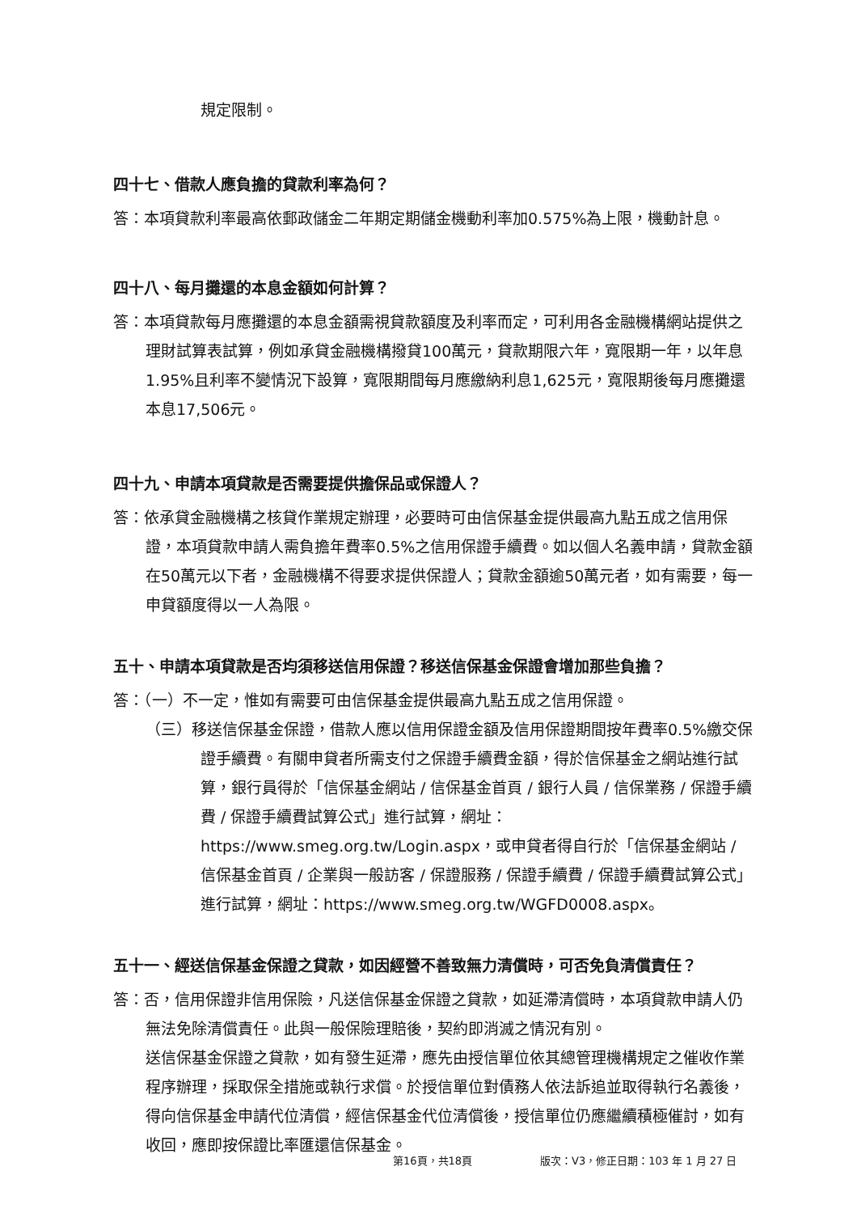規定限制。
四十七、借款人應負擔的貸款利率為何？
答：本項貸款利率最高依郵政儲金二年期定期儲金機動利率加0.575%為上限，機動計息。
四十八、每月攤還的本息金額如何計算？
答：本項貸款每月應攤還的本息金額需視貸款額度及利率而定，可利用各金融機構網站提供之理財試算表試算，例如承貸金融機構撥貸100萬元，貸款期限六年，寬限期一年，以年息1.95%且利率不變情況下設算，寬限期間每月應繳納利息1,625元，寬限期後每月應攤還本息17,506元。
四十九、申請本項貸款是否需要提供擔保品或保證人？
答：依承貸金融機構之核貸作業規定辦理，必要時可由信保基金提供最高九點五成之信用保證，本項貸款申請人需負擔年費率0.5%之信用保證手續費。如以個人名義申請，貸款金額在50萬元以下者，金融機構不得要求提供保證人；貸款金額逾50萬元者，如有需要，每一申貸額度得以一人為限。
五十、申請本項貸款是否均須移送信用保證？移送信保基金保證會增加那些負擔？
答：（一）不一定，惟如有需要可由信保基金提供最高九點五成之信用保證。
（三）移送信保基金保證，借款人應以信用保證金額及信用保證期間按年費率0.5%繳交保證手續費。有關申貸者所需支付之保證手續費金額，得於信保基金之網站進行試算，銀行員得於「信保基金網站 / 信保基金首頁 / 銀行人員 / 信保業務 / 保證手續費 / 保證手續費試算公式」進行試算，網址：https://www.smeg.org.tw/Login.aspx，或申貸者得自行於「信保基金網站 / 信保基金首頁 / 企業與一般訪客 / 保證服務 / 保證手續費 / 保證手續費試算公式」進行試算，網址：https://www.smeg.org.tw/WGFD0008.aspx。
五十一、經送信保基金保證之貸款，如因經營不善致無力清償時，可否免負清償責任？
答：否，信用保證非信用保險，凡送信保基金保證之貸款，如延滯清償時，本項貸款申請人仍無法免除清償責任。此與一般保險理賠後，契約即消滅之情況有別。
送信保基金保證之貸款，如有發生延滯，應先由授信單位依其總管理機構規定之催收作業程序辦理，採取保全措施或執行求償。於授信單位對債務人依法訴追並取得執行名義後，得向信保基金申請代位清償，經信保基金代位清償後，授信單位仍應繼續積極催討，如有收回，應即按保證比率匯還信保基金。
第16頁，共18頁 版次：V3，修正日期：103 年 1 月 27 日